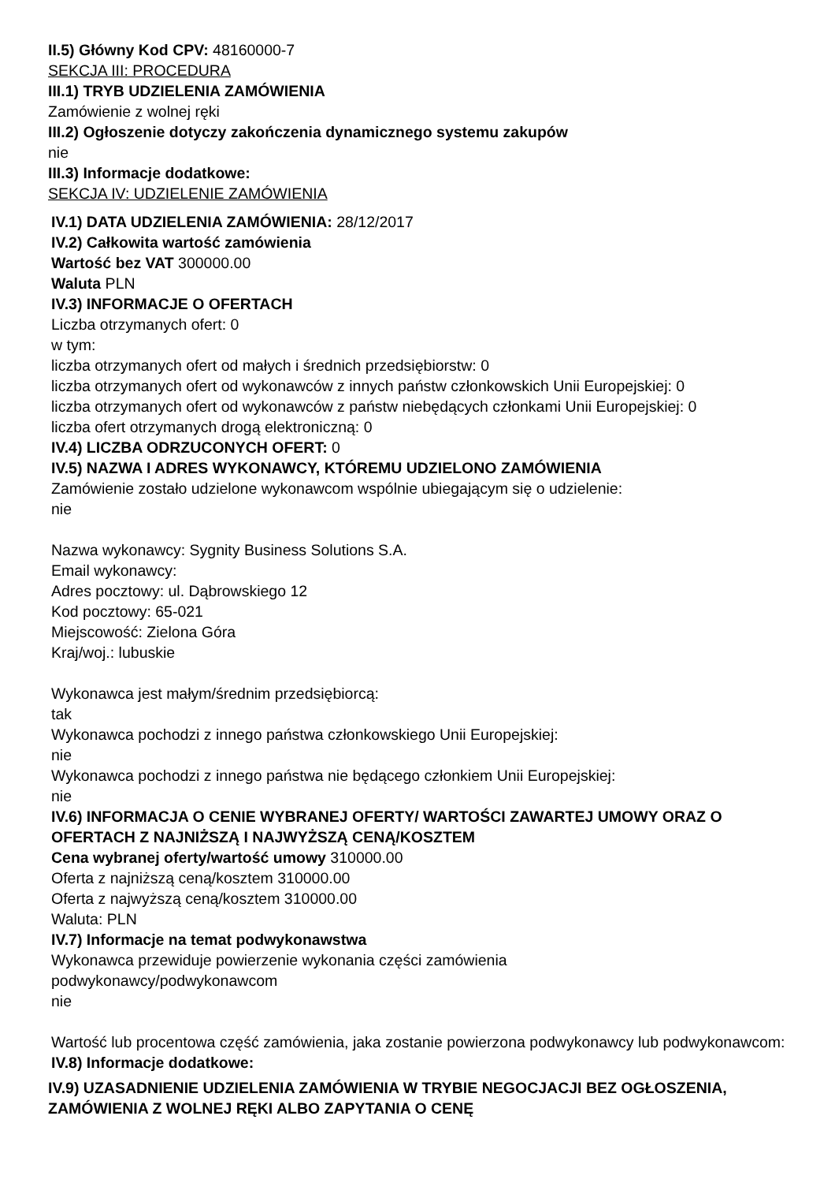II.5) Główny Kod CPV: 48160000-7
SEKCJA III: PROCEDURA
III.1) TRYB UDZIELENIA ZAMÓWIENIA
Zamówienie z wolnej ręki
III.2) Ogłoszenie dotyczy zakończenia dynamicznego systemu zakupów
nie
III.3) Informacje dodatkowe:
SEKCJA IV: UDZIELENIE ZAMÓWIENIA
IV.1) DATA UDZIELENIA ZAMÓWIENIA: 28/12/2017
IV.2) Całkowita wartość zamówienia
Wartość bez VAT 300000.00
Waluta PLN
IV.3) INFORMACJE O OFERTACH
Liczba otrzymanych ofert: 0
w tym:
liczba otrzymanych ofert od małych i średnich przedsiębiorstw: 0
liczba otrzymanych ofert od wykonawców z innych państw członkowskich Unii Europejskiej: 0
liczba otrzymanych ofert od wykonawców z państw niebędących członkami Unii Europejskiej: 0
liczba ofert otrzymanych drogą elektroniczną: 0
IV.4) LICZBA ODRZUCONYCH OFERT: 0
IV.5) NAZWA I ADRES WYKONAWCY, KTÓREMU UDZIELONO ZAMÓWIENIA
Zamówienie zostało udzielone wykonawcom wspólnie ubiegającym się o udzielenie:
nie
Nazwa wykonawcy: Sygnity Business Solutions S.A.
Email wykonawcy:
Adres pocztowy: ul. Dąbrowskiego 12
Kod pocztowy: 65-021
Miejscowość: Zielona Góra
Kraj/woj.: lubuskie
Wykonawca jest małym/średnim przedsiębiorcą:
tak
Wykonawca pochodzi z innego państwa członkowskiego Unii Europejskiej:
nie
Wykonawca pochodzi z innego państwa nie będącego członkiem Unii Europejskiej:
nie
IV.6) INFORMACJA O CENIE WYBRANEJ OFERTY/ WARTOŚCI ZAWARTEJ UMOWY ORAZ O OFERTACH Z NAJNIŻSZĄ I NAJWYŻSZĄ CENĄ/KOSZTEM
Cena wybranej oferty/wartość umowy 310000.00
Oferta z najniższą ceną/kosztem 310000.00
Oferta z najwyższą ceną/kosztem 310000.00
Waluta: PLN
IV.7) Informacje na temat podwykonawstwa
Wykonawca przewiduje powierzenie wykonania części zamówienia
podwykonawcy/podwykonawcom
nie
Wartość lub procentowa część zamówienia, jaka zostanie powierzona podwykonawcy lub podwykonawcom:
IV.8) Informacje dodatkowe:
IV.9) UZASADNIENIE UDZIELENIA ZAMÓWIENIA W TRYBIE NEGOCJACJI BEZ OGŁOSZENIA, ZAMÓWIENIA Z WOLNEJ RĘKI ALBO ZAPYTANIA O CENĘ